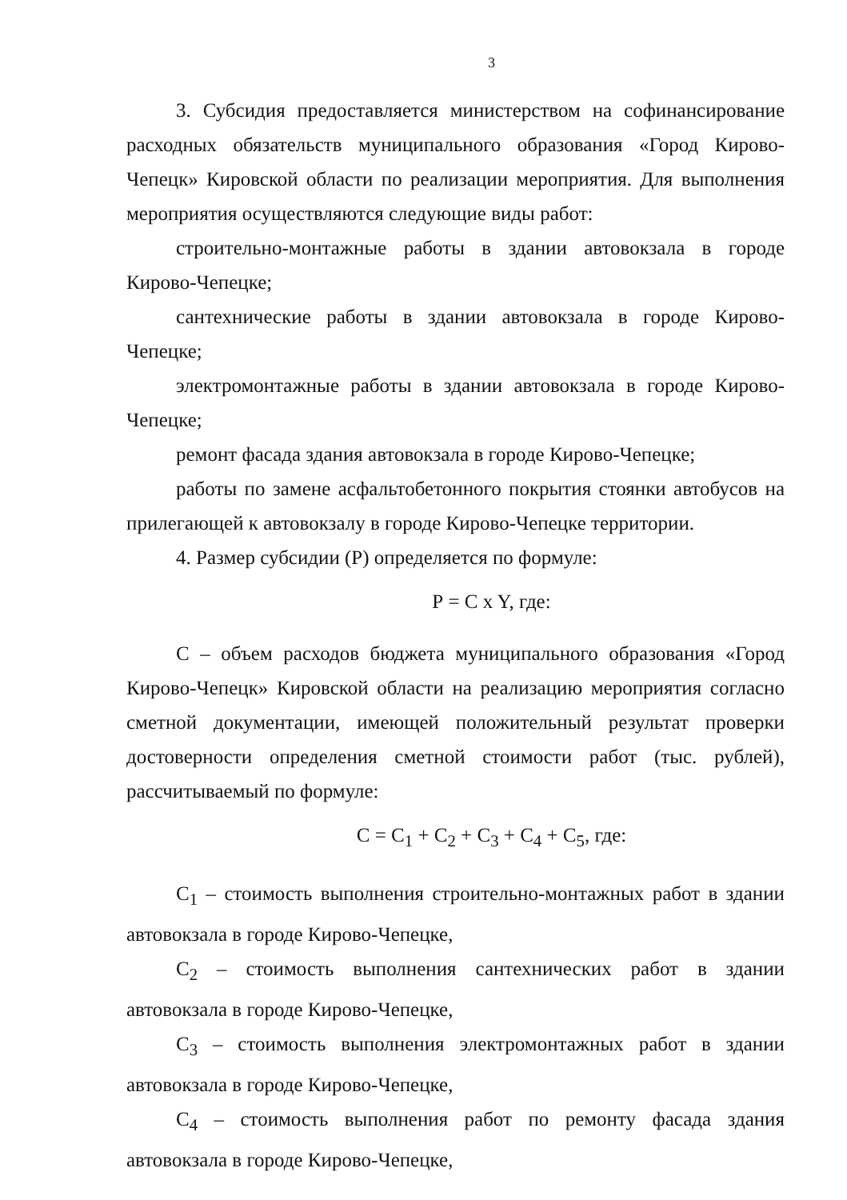3
3. Субсидия предоставляется министерством на софинансирование расходных обязательств муниципального образования «Город Кирово-Чепецк» Кировской области по реализации мероприятия. Для выполнения мероприятия осуществляются следующие виды работ:
строительно-монтажные работы в здании автовокзала в городе Кирово-Чепецке;
сантехнические работы в здании автовокзала в городе Кирово-Чепецке;
электромонтажные работы в здании автовокзала в городе Кирово-Чепецке;
ремонт фасада здания автовокзала в городе Кирово-Чепецке;
работы по замене асфальтобетонного покрытия стоянки автобусов на прилегающей к автовокзалу в городе Кирово-Чепецке территории.
4. Размер субсидии (Р) определяется по формуле:
Р = С x Y, где:
С – объем расходов бюджета муниципального образования «Город Кирово-Чепецк» Кировской области на реализацию мероприятия согласно сметной документации, имеющей положительный результат проверки достоверности определения сметной стоимости работ (тыс. рублей), рассчитываемый по формуле:
С = С<sub>1</sub> + С<sub>2</sub> + С<sub>3</sub> + С<sub>4</sub> + С<sub>5</sub>, где:
С<sub>1</sub> – стоимость выполнения строительно-монтажных работ в здании автовокзала в городе Кирово-Чепецке,
С<sub>2</sub> – стоимость выполнения сантехнических работ в здании автовокзала в городе Кирово-Чепецке,
С<sub>3</sub> – стоимость выполнения электромонтажных работ в здании автовокзала в городе Кирово-Чепецке,
С<sub>4</sub> – стоимость выполнения работ по ремонту фасада здания автовокзала в городе Кирово-Чепецке,